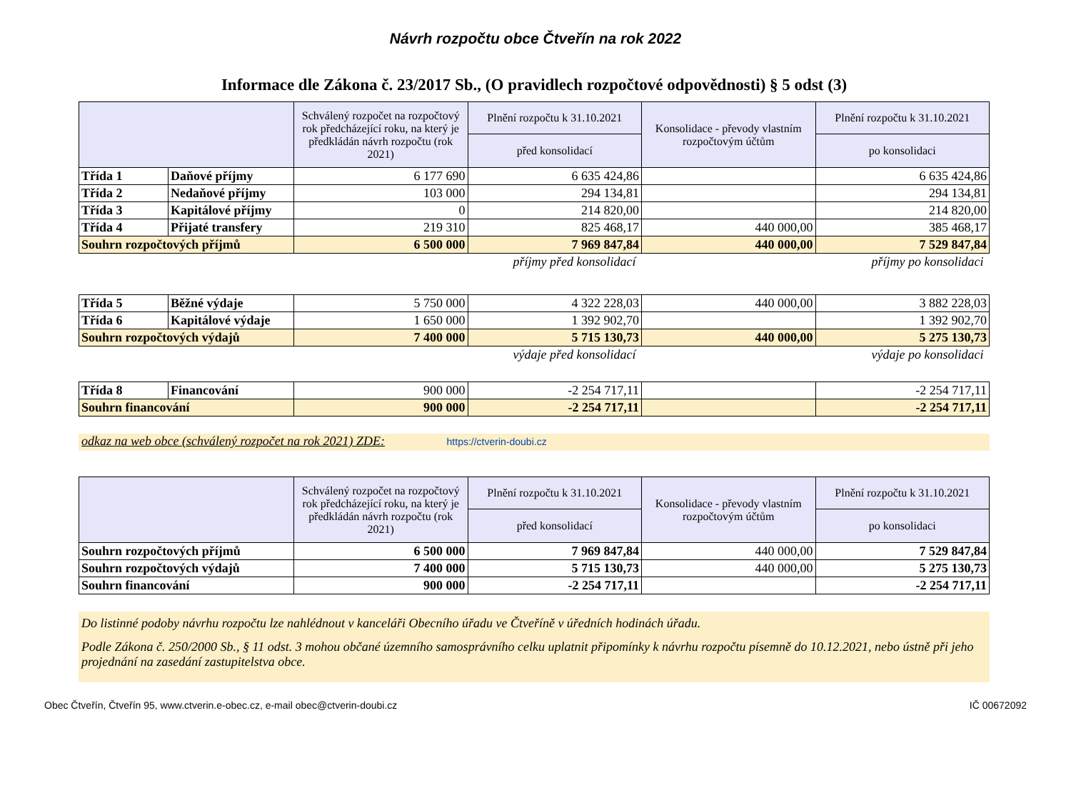Návrh rozpočtu obce Čtveřín na rok 2022
Informace dle Zákona č. 23/2017 Sb., (O pravidlech rozpočtové odpovědnosti) § 5 odst (3)
| | | Schválený rozpočet na rozpočtový rok předcházející roku, na který je předkládán návrh rozpočtu (rok 2021) | Plnění rozpočtu k 31.10.2021 | Konsolidace - převody vlastním rozpočtovým účtům | Plnění rozpočtu k 31.10.2021 |
| --- | --- | --- | --- | --- | --- |
| | | | před konsolidací | | po konsolidaci |
| Třída 1 | Daňové příjmy | 6 177 690 | 6 635 424,86 | | 6 635 424,86 |
| Třída 2 | Nedaňové příjmy | 103 000 | 294 134,81 | | 294 134,81 |
| Třída 3 | Kapitálové příjmy | 0 | 214 820,00 | | 214 820,00 |
| Třída 4 | Přijaté transfery | 219 310 | 825 468,17 | 440 000,00 | 385 468,17 |
| Souhrn rozpočtových příjmů | | 6 500 000 | 7 969 847,84 | 440 000,00 | 7 529 847,84 |
| | | | příjmy před konsolidací | | příjmy po konsolidaci |
| Třída 5 | Běžné výdaje | 5 750 000 | 4 322 228,03 | 440 000,00 | 3 882 228,03 |
| Třída 6 | Kapitálové výdaje | 1 650 000 | 1 392 902,70 | | 1 392 902,70 |
| Souhrn rozpočtových výdajů | | 7 400 000 | 5 715 130,73 | 440 000,00 | 5 275 130,73 |
| | | | výdaje před konsolidací | | výdaje po konsolidaci |
| Třída 8 | Financování | 900 000 | -2 254 717,11 | | -2 254 717,11 |
| Souhrn financování | | 900 000 | -2 254 717,11 | | -2 254 717,11 |
odkaz na web obce (schválený rozpočet na rok 2021) ZDE: https://ctverin-doubi.cz
| | Schválený rozpočet na rozpočtový rok předcházející roku, na který je předkládán návrh rozpočtu (rok 2021) | Plnění rozpočtu k 31.10.2021 | Konsolidace - převody vlastním rozpočtovým účtům | Plnění rozpočtu k 31.10.2021 |
| --- | --- | --- | --- | --- |
| | | před konsolidací | | po konsolidaci |
| Souhrn rozpočtových příjmů | 6 500 000 | 7 969 847,84 | 440 000,00 | 7 529 847,84 |
| Souhrn rozpočtových výdajů | 7 400 000 | 5 715 130,73 | 440 000,00 | 5 275 130,73 |
| Souhrn financování | 900 000 | -2 254 717,11 | | -2 254 717,11 |
Do listinné podoby návrhu rozpočtu lze nahlédnout v kanceláři Obecního úřadu ve Čtveříně v úředních hodinách úřadu.
Podle Zákona č. 250/2000 Sb., § 11 odst. 3 mohou občané územního samosprávního celku uplatnit připomínky k návrhu rozpočtu písemně do 10.12.2021, nebo ústně při jeho projednání na zasedání zastupitelstva obce.
Obec Čtveřín, Čtveřín 95, www.ctverin.e-obec.cz, e-mail obec@ctverin-doubi.cz IČ 00672092